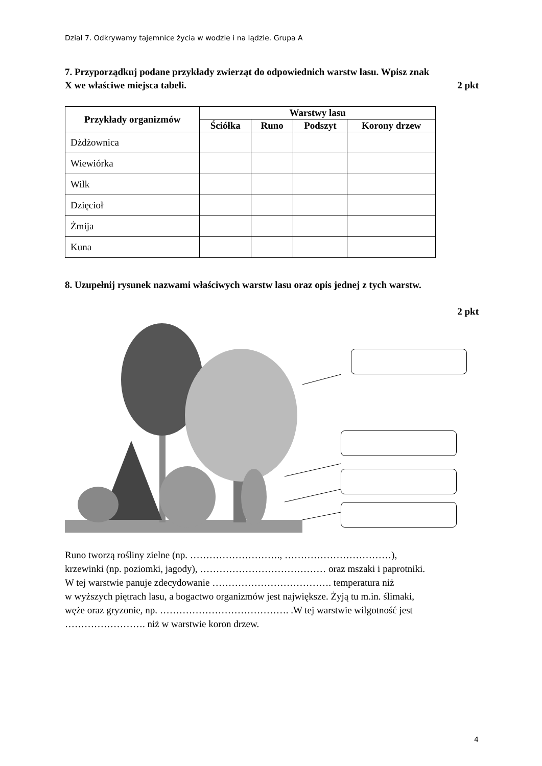Dział 7. Odkrywamy tajemnice życia w wodzie i na lądzie. Grupa A
7. Przyporządkuj podane przykłady zwierząt do odpowiednich warstw lasu. Wpisz znak
X we właściwe miejsca tabeli. 2 pkt
| Przykłady organizmów | Warstwy lasu | | | |
| --- | --- | --- | --- | --- |
| | Ściółka | Runo | Podszyt | Korony drzew |
| Dżdżownica | | | | |
| Wiewiórka | | | | |
| Wilk | | | | |
| Dzięcioł | | | | |
| Żmija | | | | |
| Kuna | | | | |
8. Uzupełnij rysunek nazwami właściwych warstw lasu oraz opis jednej z tych warstw.
2 pkt
Runo tworzą rośliny zielne (np. ………………………., ……………………………),
krzewinki (np. poziomki, jagody), ………………………………… oraz mszaki i paprotniki.
W tej warstwie panuje zdecydowanie ………………………………. temperatura niż
w wyższych piętrach lasu, a bogactwo organizmów jest największe. Żyją tu m.in. ślimaki,
węże oraz gryzonie, np. …………………………………. .W tej warstwie wilgotność jest
……………………. niż w warstwie koron drzew.
4